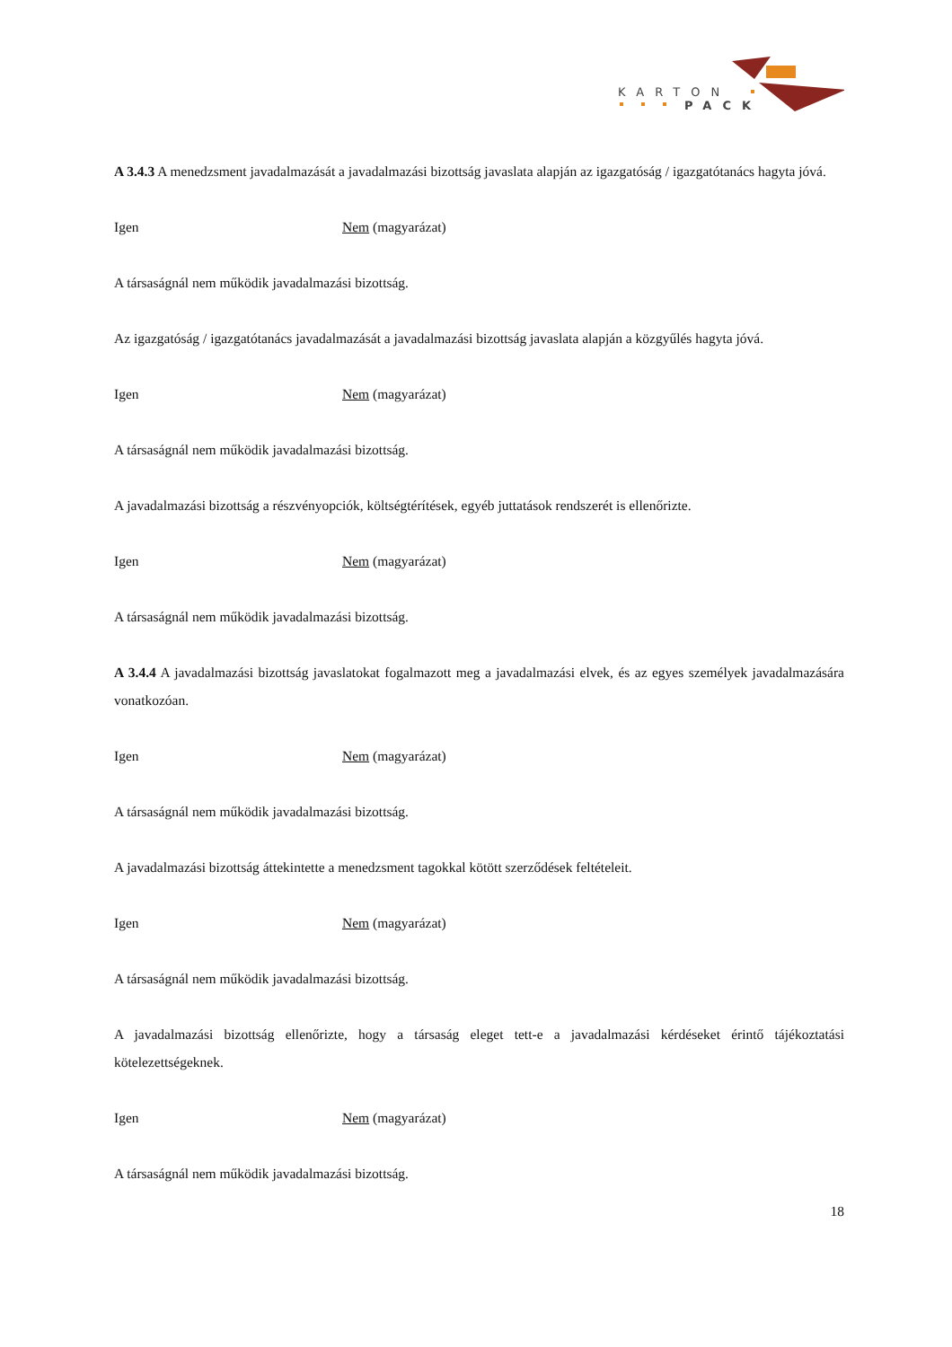KARTON
PACK
A 3.4.3 A menedzsment javadalmazását a javadalmazási bizottság javaslata alapján az igazgatóság / igazgatótanács hagyta jóvá.
Igen Nem (magyarázat)
A társaságnál nem működik javadalmazási bizottság.
Az igazgatóság / igazgatótanács javadalmazását a javadalmazási bizottság javaslata alapján a közgyűlés hagyta jóvá.
Igen Nem (magyarázat)
A társaságnál nem működik javadalmazási bizottság.
A javadalmazási bizottság a részvényopciók, költségtérítések, egyéb juttatások rendszerét is ellenőrizte.
Igen Nem (magyarázat)
A társaságnál nem működik javadalmazási bizottság.
A 3.4.4 A javadalmazási bizottság javaslatokat fogalmazott meg a javadalmazási elvek, és az egyes személyek javadalmazására vonatkozóan.
Igen Nem (magyarázat)
A társaságnál nem működik javadalmazási bizottság.
A javadalmazási bizottság áttekintette a menedzsment tagokkal kötött szerződések feltételeit.
Igen Nem (magyarázat)
A társaságnál nem működik javadalmazási bizottság.
A javadalmazási bizottság ellenőrizte, hogy a társaság eleget tett-e a javadalmazási kérdéseket érintő tájékoztatási kötelezettségeknek.
Igen Nem (magyarázat)
A társaságnál nem működik javadalmazási bizottság.
18